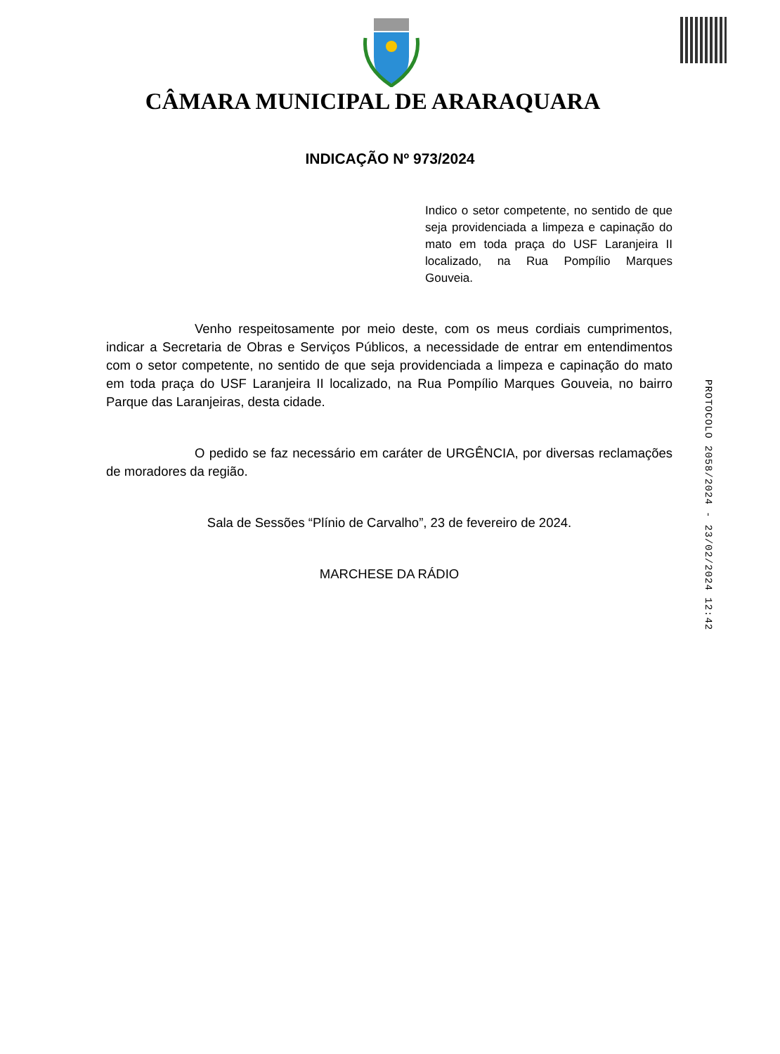CÂMARA MUNICIPAL DE ARARAQUARA
INDICAÇÃO Nº 973/2024
Indico o setor competente, no sentido de que seja providenciada a limpeza e capinação do mato em toda praça do USF Laranjeira II localizado, na Rua Pompílio Marques Gouveia.
Venho respeitosamente por meio deste, com os meus cordiais cumprimentos, indicar a Secretaria de Obras e Serviços Públicos, a necessidade de entrar em entendimentos com o setor competente, no sentido de que seja providenciada a limpeza e capinação do mato em toda praça do USF Laranjeira II localizado, na Rua Pompílio Marques Gouveia, no bairro Parque das Laranjeiras, desta cidade.
O pedido se faz necessário em caráter de URGÊNCIA, por diversas reclamações de moradores da região.
Sala de Sessões “Plínio de Carvalho”, 23 de fevereiro de 2024.
MARCHESE DA RÁDIO
PROTOCOLO 2058/2024 - 23/02/2024 12:42